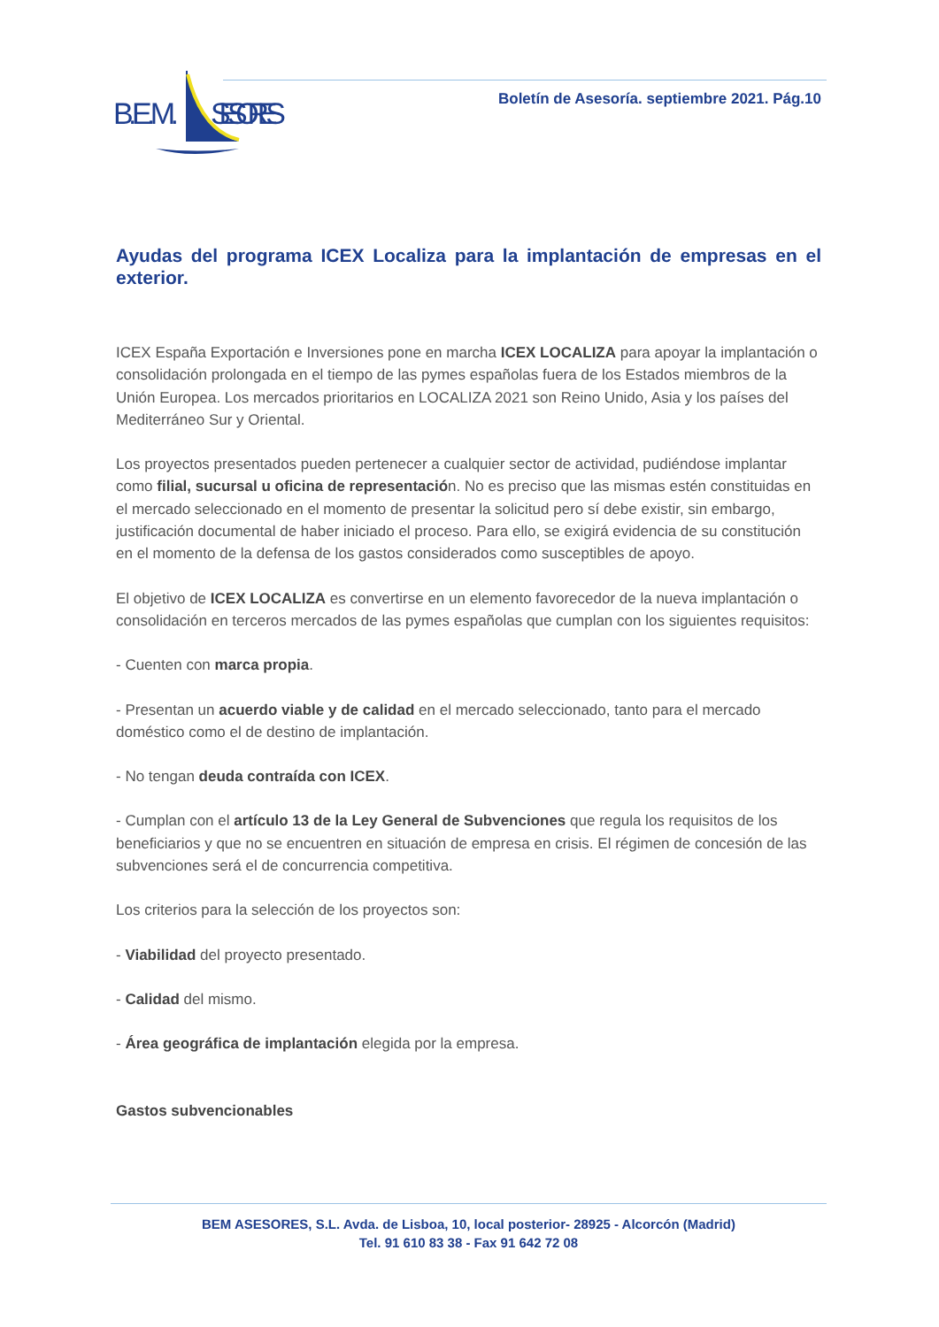B.E.M.
SESORES
Boletín de Asesoría. septiembre 2021. Pág.10
Ayudas del programa ICEX Localiza para la implantación de empresas en el exterior.
ICEX España Exportación e Inversiones pone en marcha ICEX LOCALIZA para apoyar la implantación o consolidación prolongada en el tiempo de las pymes españolas fuera de los Estados miembros de la Unión Europea. Los mercados prioritarios en LOCALIZA 2021 son Reino Unido, Asia y los países del Mediterráneo Sur y Oriental.
Los proyectos presentados pueden pertenecer a cualquier sector de actividad, pudiéndose implantar como filial, sucursal u oficina de representación. No es preciso que las mismas estén constituidas en el mercado seleccionado en el momento de presentar la solicitud pero sí debe existir, sin embargo, justificación documental de haber iniciado el proceso. Para ello, se exigirá evidencia de su constitución en el momento de la defensa de los gastos considerados como susceptibles de apoyo.
El objetivo de ICEX LOCALIZA es convertirse en un elemento favorecedor de la nueva implantación o consolidación en terceros mercados de las pymes españolas que cumplan con los siguientes requisitos:
- Cuenten con marca propia.
- Presentan un acuerdo viable y de calidad en el mercado seleccionado, tanto para el mercado doméstico como el de destino de implantación.
- No tengan deuda contraída con ICEX.
- Cumplan con el artículo 13 de la Ley General de Subvenciones que regula los requisitos de los beneficiarios y que no se encuentren en situación de empresa en crisis. El régimen de concesión de las subvenciones será el de concurrencia competitiva.
Los criterios para la selección de los proyectos son:
- Viabilidad del proyecto presentado.
- Calidad del mismo.
- Área geográfica de implantación elegida por la empresa.
Gastos subvencionables
BEM ASESORES, S.L. Avda. de Lisboa, 10, local posterior- 28925 - Alcorcón (Madrid)
Tel. 91 610 83 38 - Fax 91 642 72 08